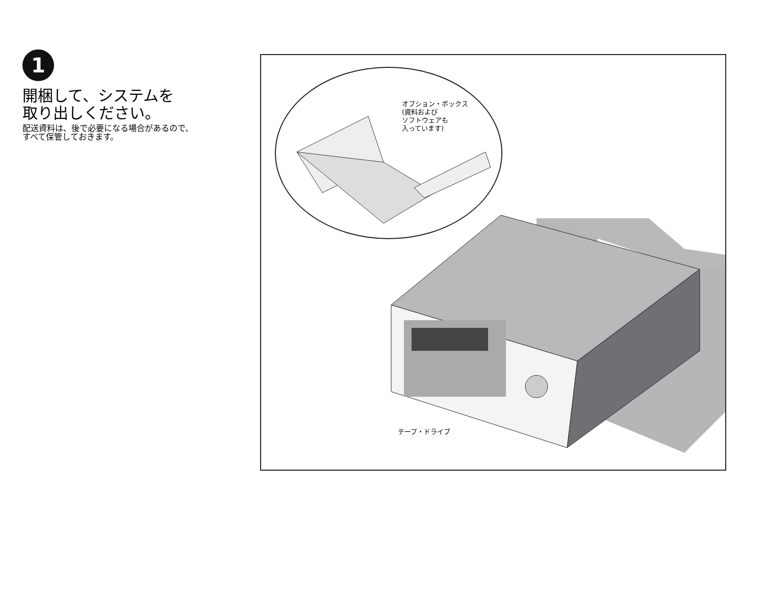1
開梱して、システムを
取り出しください。
配送資料は、後で必要になる場合があるので、
すべて保管しておきます。
オプション・ボックス
(資料および
ソフトウェアも
入っています)
テープ・ドライブ